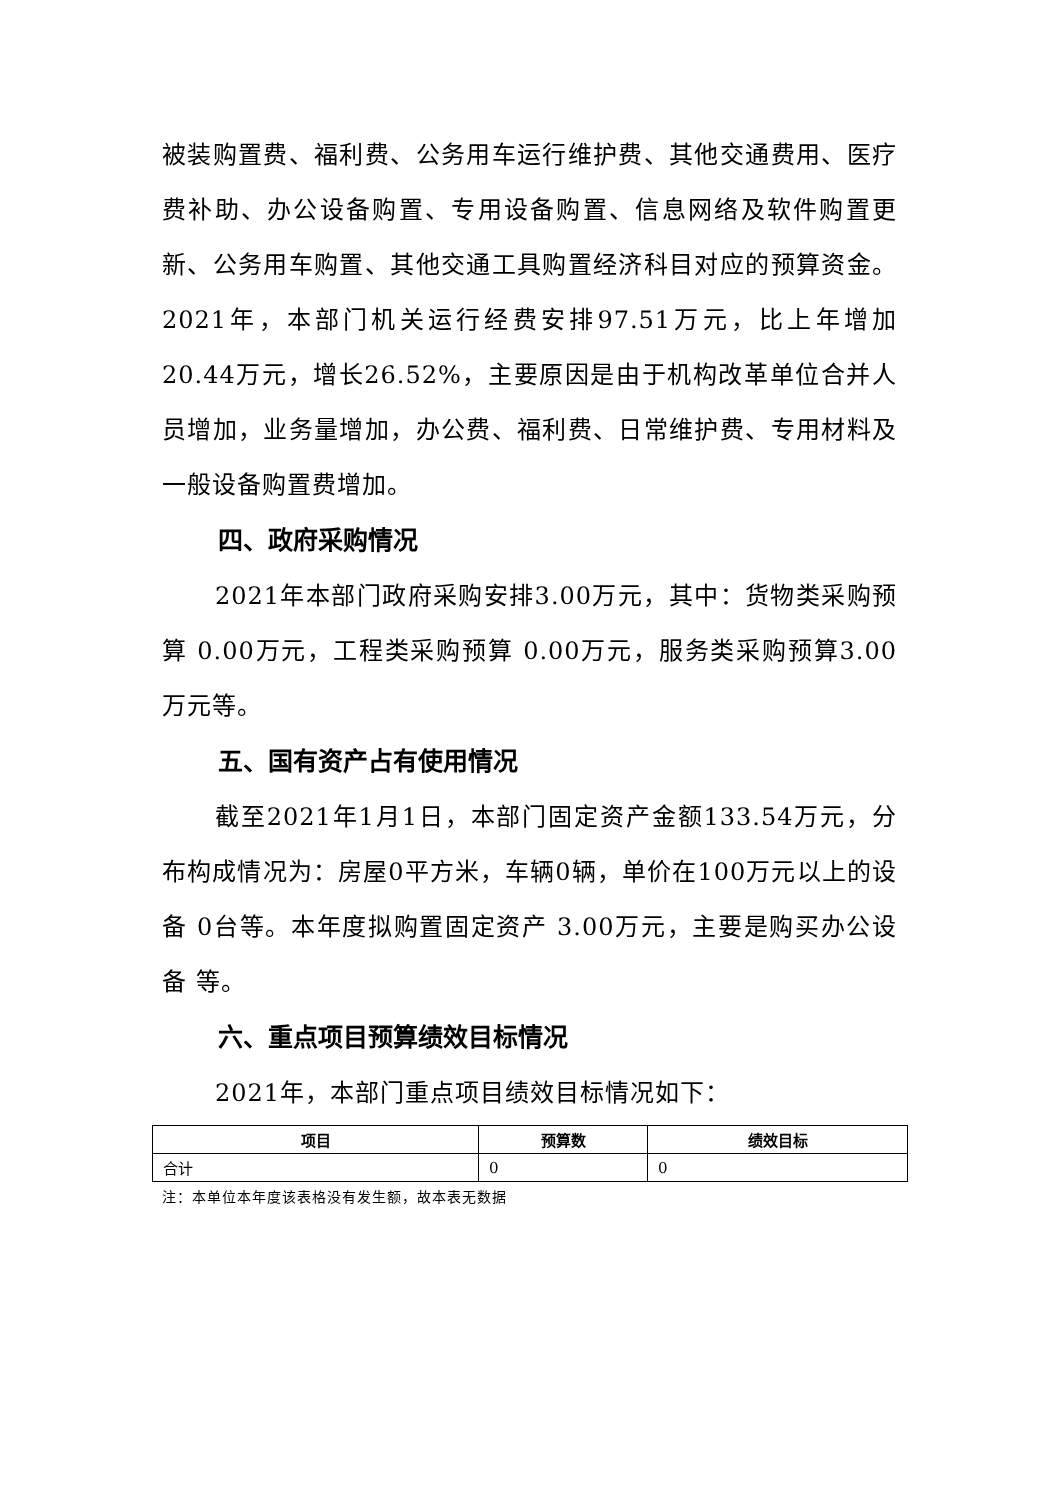被装购置费、福利费、公务用车运行维护费、其他交通费用、医疗费补助、办公设备购置、专用设备购置、信息网络及软件购置更新、公务用车购置、其他交通工具购置经济科目对应的预算资金。2021年，本部门机关运行经费安排97.51万元，比上年增加20.44万元，增长26.52%，主要原因是由于机构改革单位合并人员增加，业务量增加，办公费、福利费、日常维护费、专用材料及一般设备购置费增加。
四、政府采购情况
2021年本部门政府采购安排3.00万元，其中：货物类采购预算 0.00万元，工程类采购预算 0.00万元，服务类采购预算3.00万元等。
五、国有资产占有使用情况
截至2021年1月1日，本部门固定资产金额133.54万元，分布构成情况为：房屋0平方米，车辆0辆，单价在100万元以上的设备 0台等。本年度拟购置固定资产 3.00万元，主要是购买办公设备 等。
六、重点项目预算绩效目标情况
2021年，本部门重点项目绩效目标情况如下：
| 项目 | 预算数 | 绩效目标 |
| --- | --- | --- |
| 合计 | 0 | 0 |
注：本单位本年度该表格没有发生额，故本表无数据